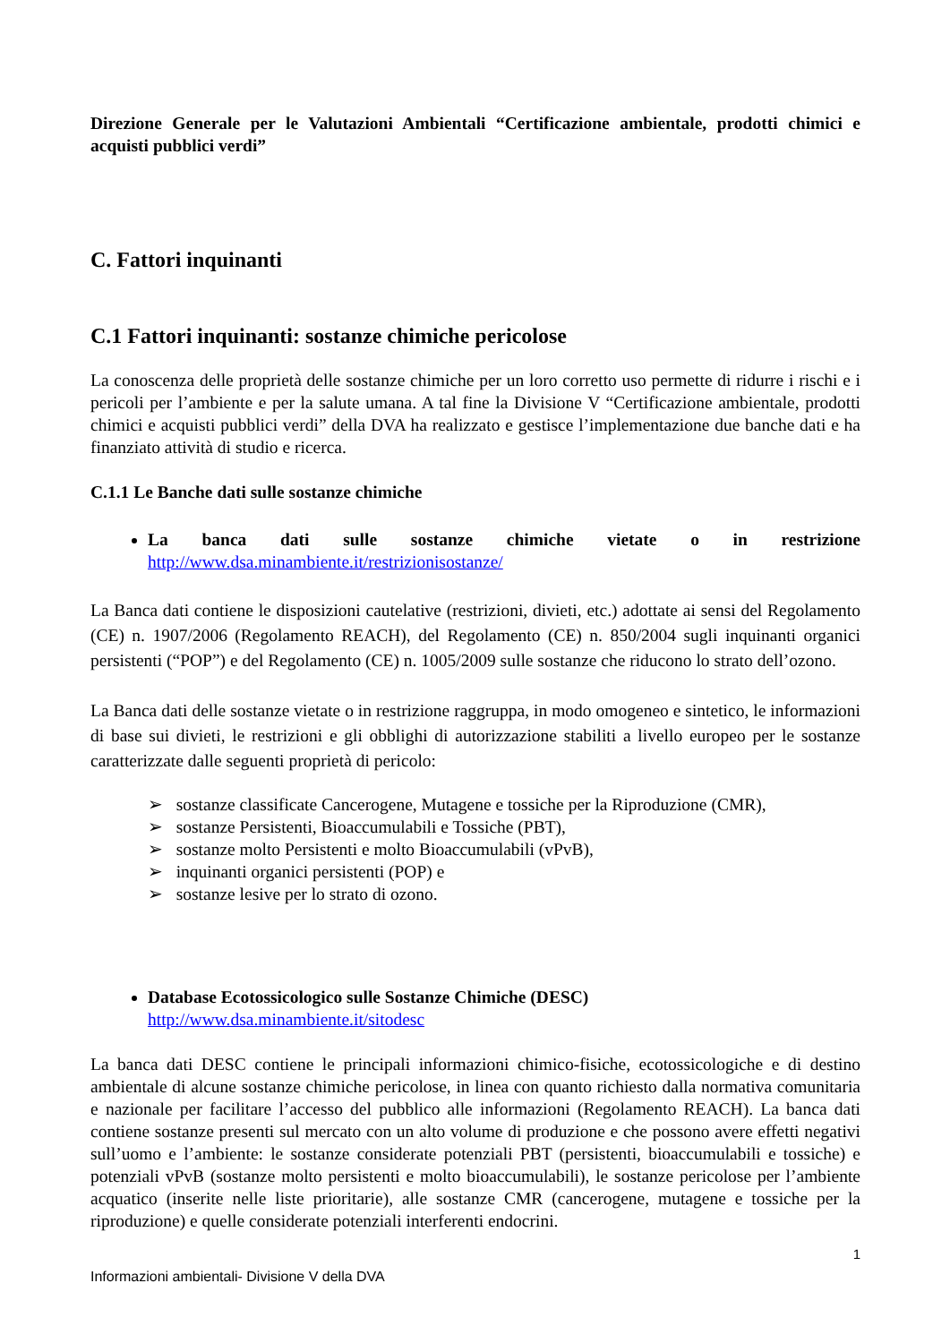Direzione Generale per le Valutazioni Ambientali “Certificazione ambientale, prodotti chimici e acquisti pubblici verdi”
C. Fattori inquinanti
C.1 Fattori inquinanti: sostanze chimiche pericolose
La conoscenza delle proprietà delle sostanze chimiche per un loro corretto uso permette di ridurre i rischi e i pericoli per l’ambiente e per la salute umana. A tal fine la Divisione V “Certificazione ambientale, prodotti chimici e acquisti pubblici verdi” della DVA ha realizzato e gestisce l’implementazione due banche dati e ha finanziato attività di studio e ricerca.
C.1.1 Le Banche dati sulle sostanze chimiche
La banca dati sulle sostanze chimiche vietate o in restrizione http://www.dsa.minambiente.it/restrizionisostanze/
La Banca dati contiene le disposizioni cautelative (restrizioni, divieti, etc.) adottate ai sensi del Regolamento (CE) n. 1907/2006 (Regolamento REACH), del Regolamento (CE) n. 850/2004 sugli inquinanti organici persistenti (“POP”) e del Regolamento (CE) n. 1005/2009 sulle sostanze che riducono lo strato dell’ozono.
La Banca dati delle sostanze vietate o in restrizione raggruppa, in modo omogeneo e sintetico, le informazioni di base sui divieti, le restrizioni e gli obblighi di autorizzazione stabiliti a livello europeo per le sostanze caratterizzate dalle seguenti proprietà di pericolo:
➢ sostanze classificate Cancerogene, Mutagene e tossiche per la Riproduzione (CMR),
➢ sostanze Persistenti, Bioaccumulabili e Tossiche (PBT),
➢ sostanze molto Persistenti e molto Bioaccumulabili (vPvB),
➢ inquinanti organici persistenti (POP) e
➢ sostanze lesive per lo strato di ozono.
Database Ecotossicologico sulle Sostanze Chimiche (DESC)
http://www.dsa.minambiente.it/sitodesc
La banca dati DESC contiene le principali informazioni chimico-fisiche, ecotossicologiche e di destino ambientale di alcune sostanze chimiche pericolose, in linea con quanto richiesto dalla normativa comunitaria e nazionale per facilitare l’accesso del pubblico alle informazioni (Regolamento REACH). La banca dati contiene sostanze presenti sul mercato con un alto volume di produzione e che possono avere effetti negativi sull’uomo e l’ambiente: le sostanze considerate potenziali PBT (persistenti, bioaccumulabili e tossiche) e potenziali vPvB (sostanze molto persistenti e molto bioaccumulabili), le sostanze pericolose per l’ambiente acquatico (inserite nelle liste prioritarie), alle sostanze CMR (cancerogene, mutagene e tossiche per la riproduzione) e quelle considerate potenziali interferenti endocrini.
1
Informazioni ambientali- Divisione V della DVA